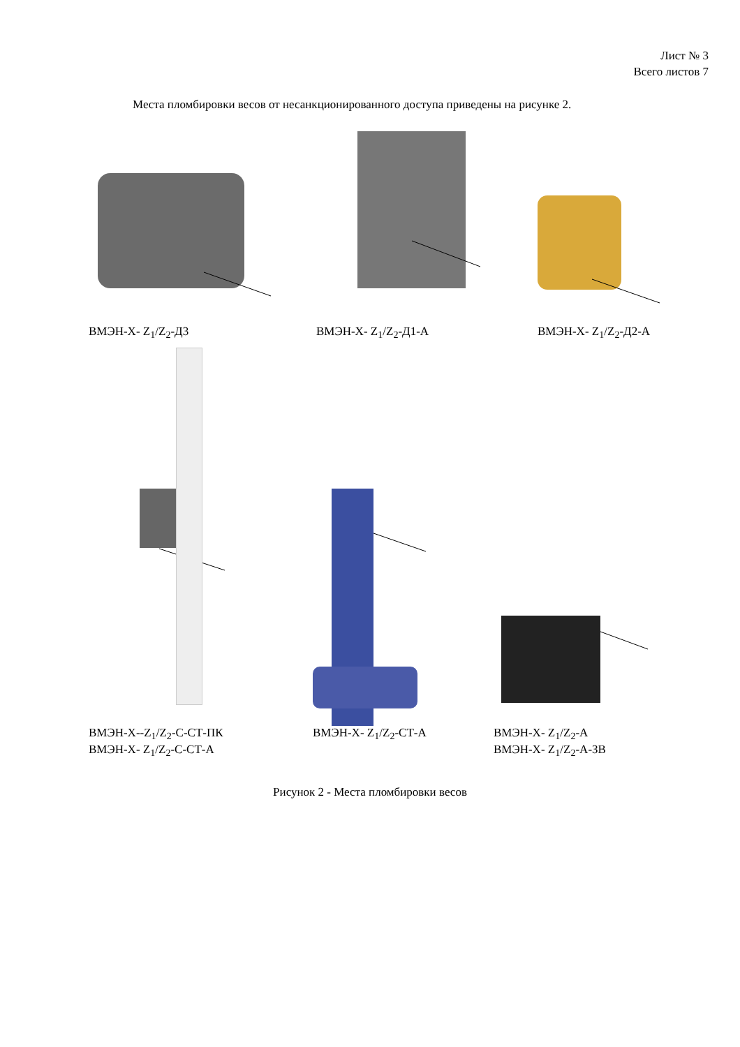Лист № 3
Всего листов 7
Места пломбировки весов от несанкционированного доступа приведены на рисунке 2.
ВМЭН-Х- Z<sub>1</sub>/Z<sub>2</sub>-Д3 ВМЭН-Х- Z<sub>1</sub>/Z<sub>2</sub>-Д1-А ВМЭН-Х- Z<sub>1</sub>/Z<sub>2</sub>-Д2-А
ВМЭН-Х--Z<sub>1</sub>/Z<sub>2</sub>-С-СТ-ПК
ВМЭН-Х- Z<sub>1</sub>/Z<sub>2</sub>-С-СТ-А
ВМЭН-Х- Z<sub>1</sub>/Z<sub>2</sub>-СТ-А
ВМЭН-Х- Z<sub>1</sub>/Z<sub>2</sub>-А
ВМЭН-Х- Z<sub>1</sub>/Z<sub>2</sub>-А-ЗВ
Рисунок 2 - Места пломбировки весов